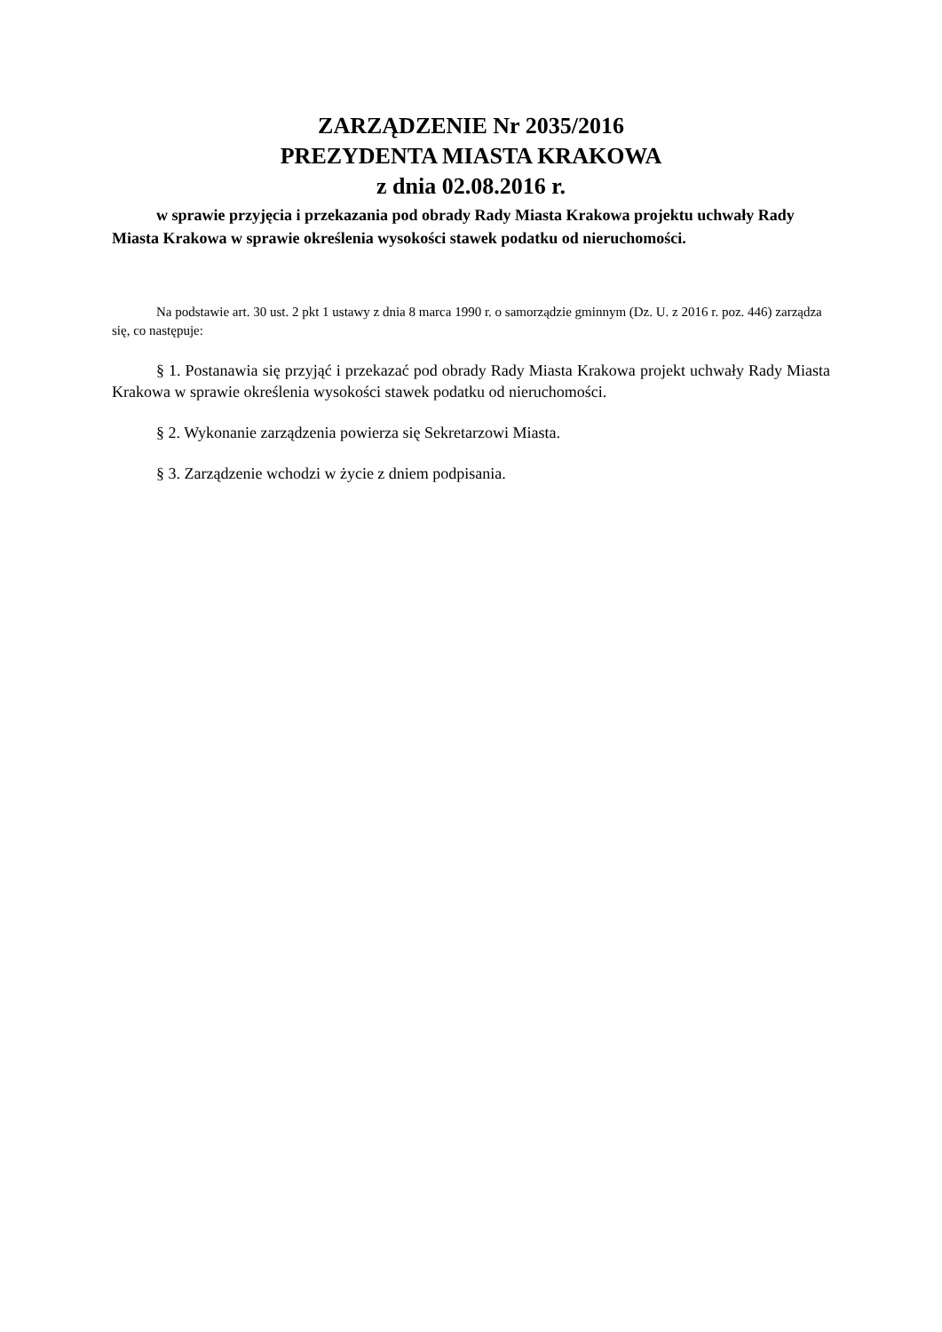ZARZĄDZENIE Nr 2035/2016
PREZYDENTA MIASTA KRAKOWA
z dnia 02.08.2016 r.
w sprawie przyjęcia i przekazania pod obrady Rady Miasta Krakowa projektu uchwały Rady Miasta Krakowa w sprawie określenia wysokości stawek podatku od nieruchomości.
Na podstawie art. 30 ust. 2 pkt 1 ustawy z dnia 8 marca 1990 r. o samorządzie gminnym (Dz. U. z 2016 r. poz. 446) zarządza się, co następuje:
§ 1. Postanawia się przyjąć i przekazać pod obrady Rady Miasta Krakowa projekt uchwały Rady Miasta Krakowa w sprawie określenia wysokości stawek podatku od nieruchomości.
§ 2. Wykonanie zarządzenia powierza się Sekretarzowi Miasta.
§ 3. Zarządzenie wchodzi w życie z dniem podpisania.